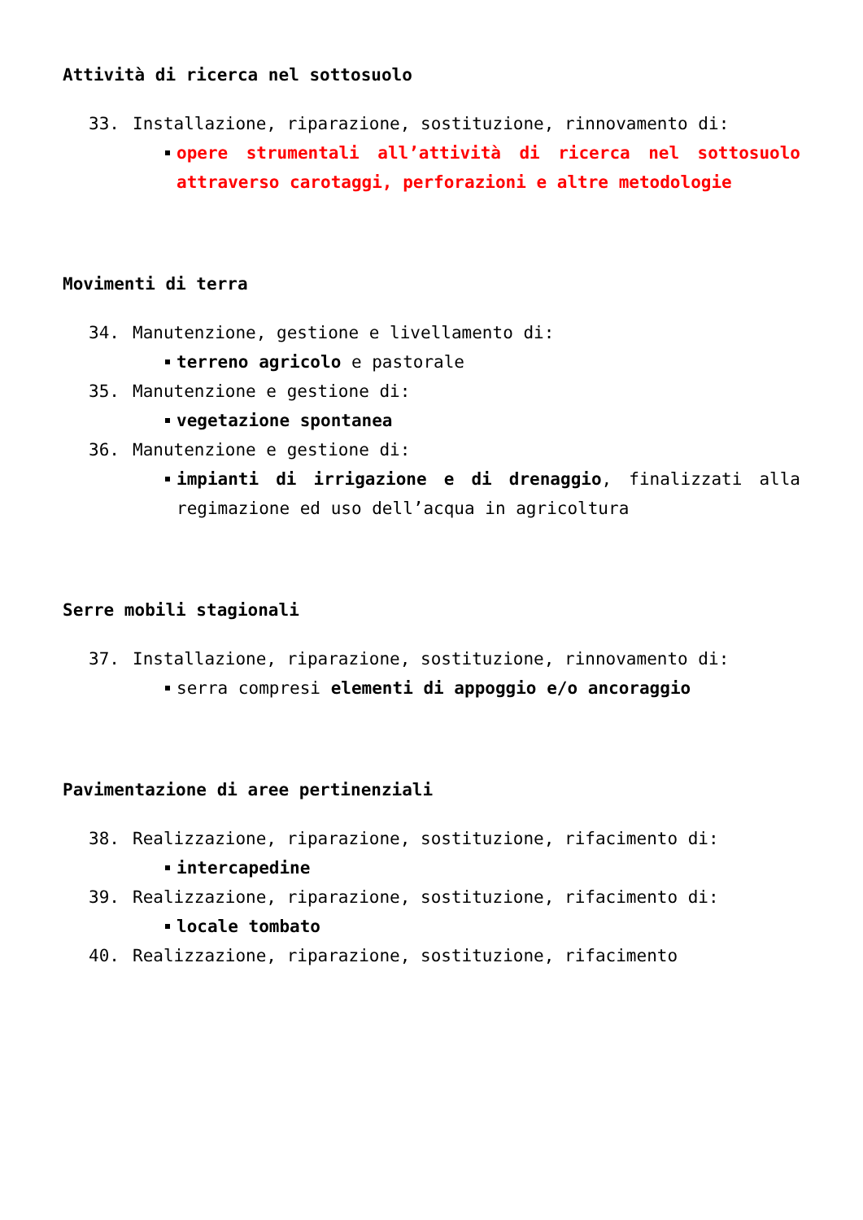Attività di ricerca nel sottosuolo
33. Installazione, riparazione, sostituzione, rinnovamento di:
opere strumentali all’attività di ricerca nel sottosuolo attraverso carotaggi, perforazioni e altre metodologie
Movimenti di terra
34. Manutenzione, gestione e livellamento di:
terreno agricolo e pastorale
35. Manutenzione e gestione di:
vegetazione spontanea
36. Manutenzione e gestione di:
impianti di irrigazione e di drenaggio, finalizzati alla regimazione ed uso dell’acqua in agricoltura
Serre mobili stagionali
37. Installazione, riparazione, sostituzione, rinnovamento di:
serra compresi elementi di appoggio e/o ancoraggio
Pavimentazione di aree pertinenziali
38. Realizzazione, riparazione, sostituzione, rifacimento di:
intercapedine
39. Realizzazione, riparazione, sostituzione, rifacimento di:
locale tombato
40. Realizzazione, riparazione, sostituzione, rifacimento